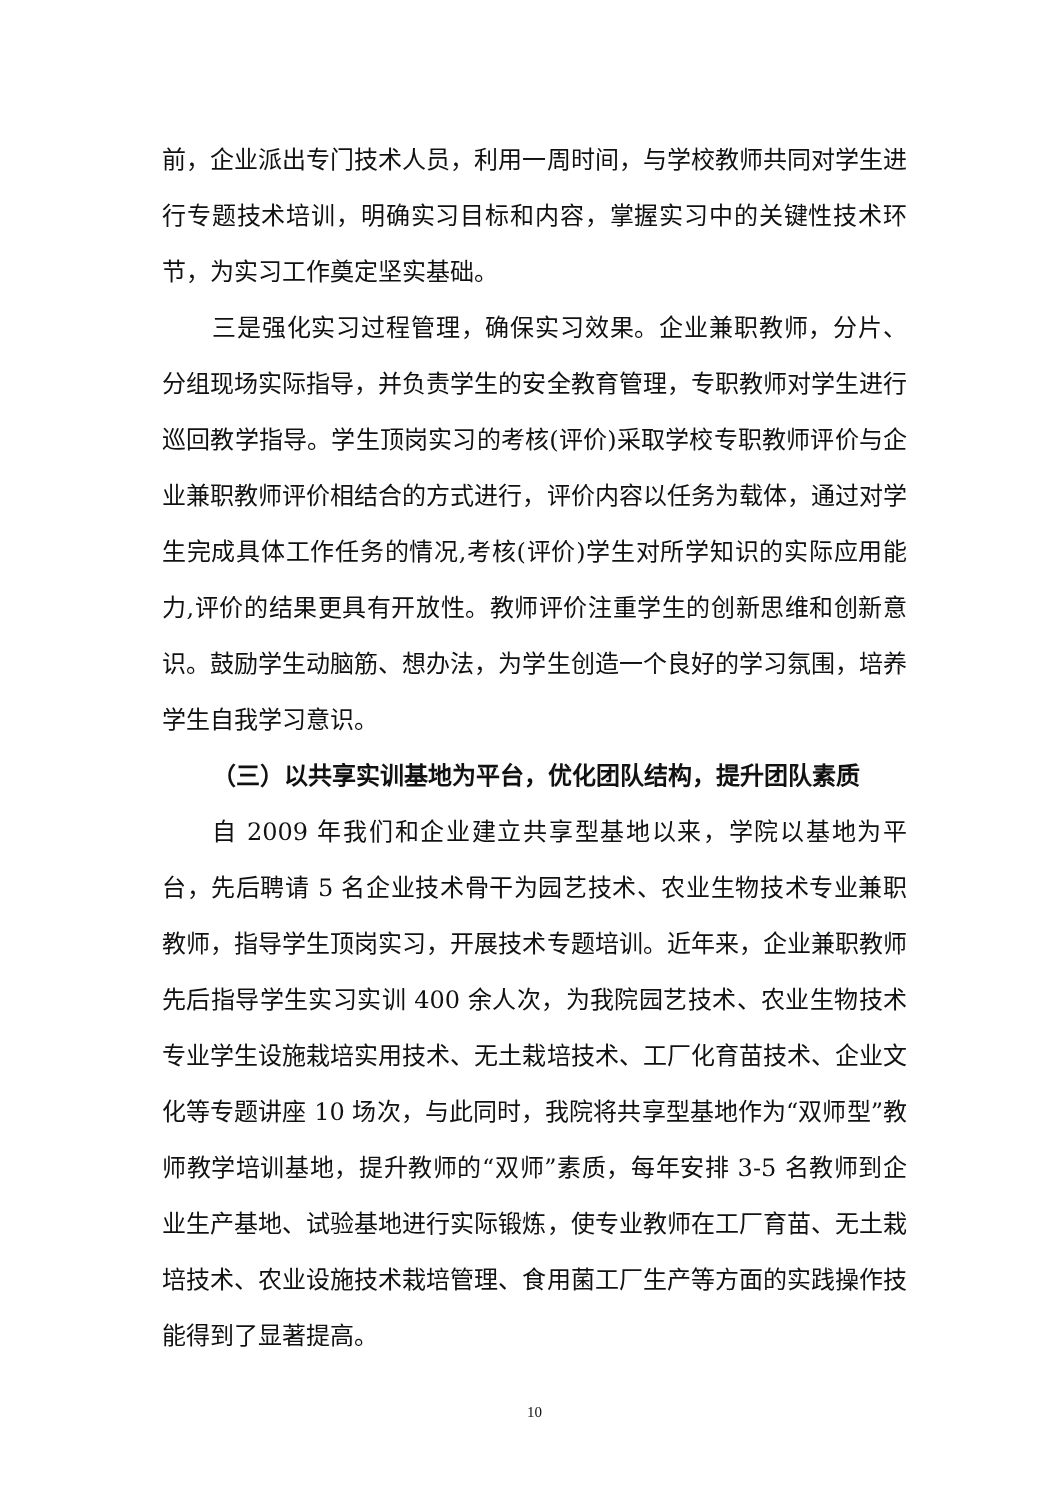前，企业派出专门技术人员，利用一周时间，与学校教师共同对学生进行专题技术培训，明确实习目标和内容，掌握实习中的关键性技术环节，为实习工作奠定坚实基础。
三是强化实习过程管理，确保实习效果。企业兼职教师，分片、分组现场实际指导，并负责学生的安全教育管理，专职教师对学生进行巡回教学指导。学生顶岗实习的考核(评价)采取学校专职教师评价与企业兼职教师评价相结合的方式进行，评价内容以任务为载体，通过对学生完成具体工作任务的情况,考核(评价)学生对所学知识的实际应用能力,评价的结果更具有开放性。教师评价注重学生的创新思维和创新意识。鼓励学生动脑筋、想办法，为学生创造一个良好的学习氛围，培养学生自我学习意识。
（三）以共享实训基地为平台，优化团队结构，提升团队素质
自 2009 年我们和企业建立共享型基地以来，学院以基地为平台，先后聘请 5 名企业技术骨干为园艺技术、农业生物技术专业兼职教师，指导学生顶岗实习，开展技术专题培训。近年来，企业兼职教师先后指导学生实习实训 400 余人次，为我院园艺技术、农业生物技术专业学生设施栽培实用技术、无土栽培技术、工厂化育苗技术、企业文化等专题讲座 10 场次，与此同时，我院将共享型基地作为“双师型”教师教学培训基地，提升教师的“双师”素质，每年安排 3-5 名教师到企业生产基地、试验基地进行实际锻炼，使专业教师在工厂育苗、无土栽培技术、农业设施技术栽培管理、食用菌工厂生产等方面的实践操作技能得到了显著提高。
10